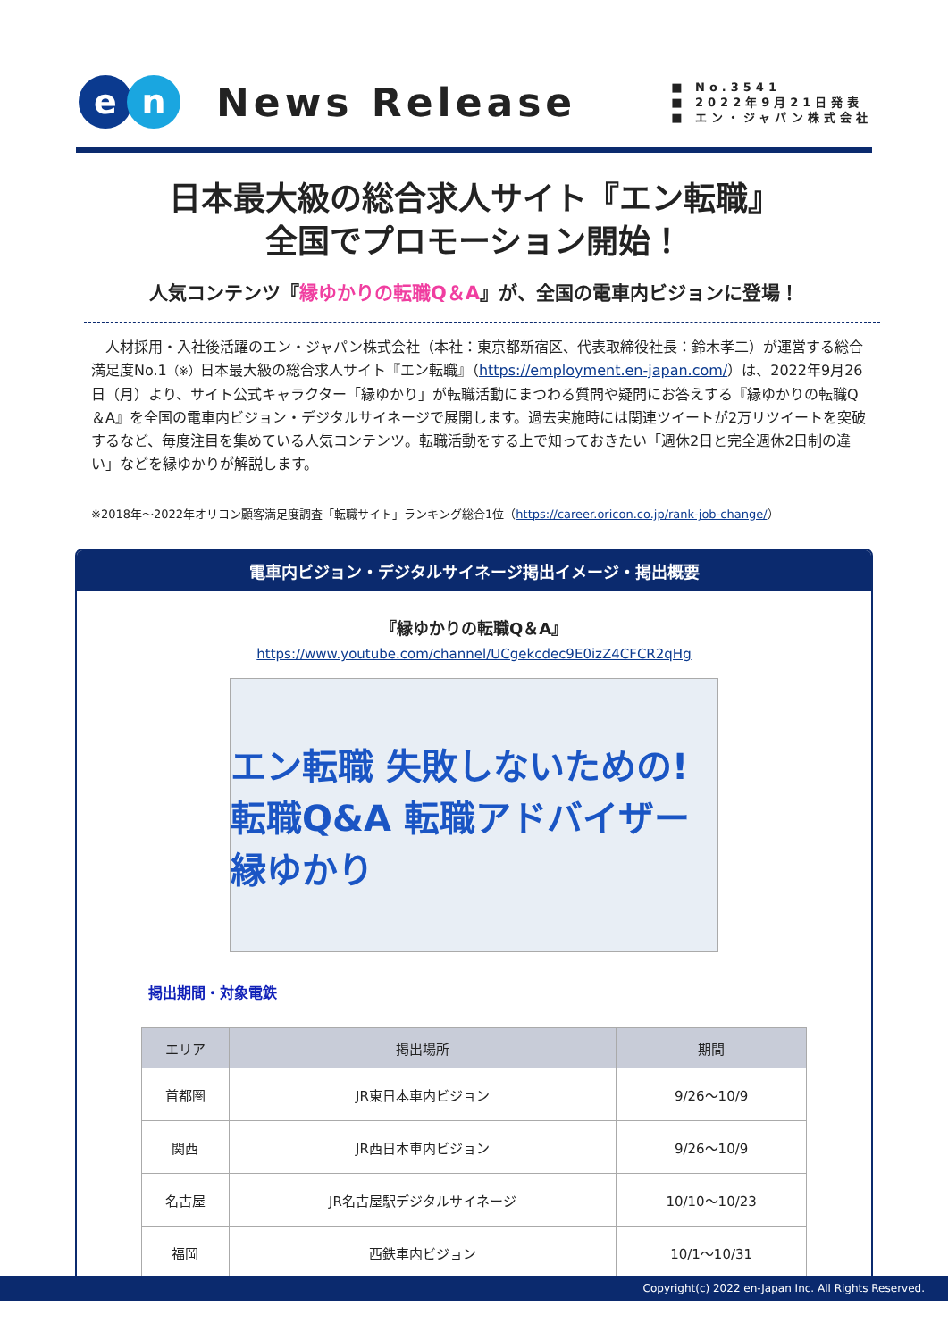en
News Release
■ No.3541
■ 2022年9月21日発表
■ エン・ジャパン株式会社
日本最大級の総合求人サイト『エン転職』
全国でプロモーション開始！
人気コンテンツ『縁ゆかりの転職Q＆A』が、全国の電車内ビジョンに登場！
　人材採用・入社後活躍のエン・ジャパン株式会社（本社：東京都新宿区、代表取締役社長：鈴木孝二）が運営する総合満足度No.1（※）日本最大級の総合求人サイト『エン転職』（https://employment.en-japan.com/）は、2022年9月26日（月）より、サイト公式キャラクター「縁ゆかり」が転職活動にまつわる質問や疑問にお答えする『縁ゆかりの転職Q＆A』を全国の電車内ビジョン・デジタルサイネージで展開します。過去実施時には関連ツイートが2万リツイートを突破するなど、毎度注目を集めている人気コンテンツ。転職活動をする上で知っておきたい「週休2日と完全週休2日制の違い」などを縁ゆかりが解説します。
※2018年～2022年オリコン顧客満足度調査「転職サイト」ランキング総合1位（https://career.oricon.co.jp/rank-job-change/）
電車内ビジョン・デジタルサイネージ掲出イメージ・掲出概要
『縁ゆかりの転職Q＆A』
https://www.youtube.com/channel/UCgekcdec9E0izZ4CFCR2qHg
エン転職 失敗しないための! 転職Q&A 転職アドバイザー 縁ゆかり
掲出期間・対象電鉄
| エリア | 掲出場所 | 期間 |
| --- | --- | --- |
| 首都圏 | JR東日本車内ビジョン | 9/26～10/9 |
| 関西 | JR西日本車内ビジョン | 9/26～10/9 |
| 名古屋 | JR名古屋駅デジタルサイネージ | 10/10～10/23 |
| 福岡 | 西鉄車内ビジョン | 10/1～10/31 |
Copyright(c) 2022 en-Japan Inc. All Rights Reserved.